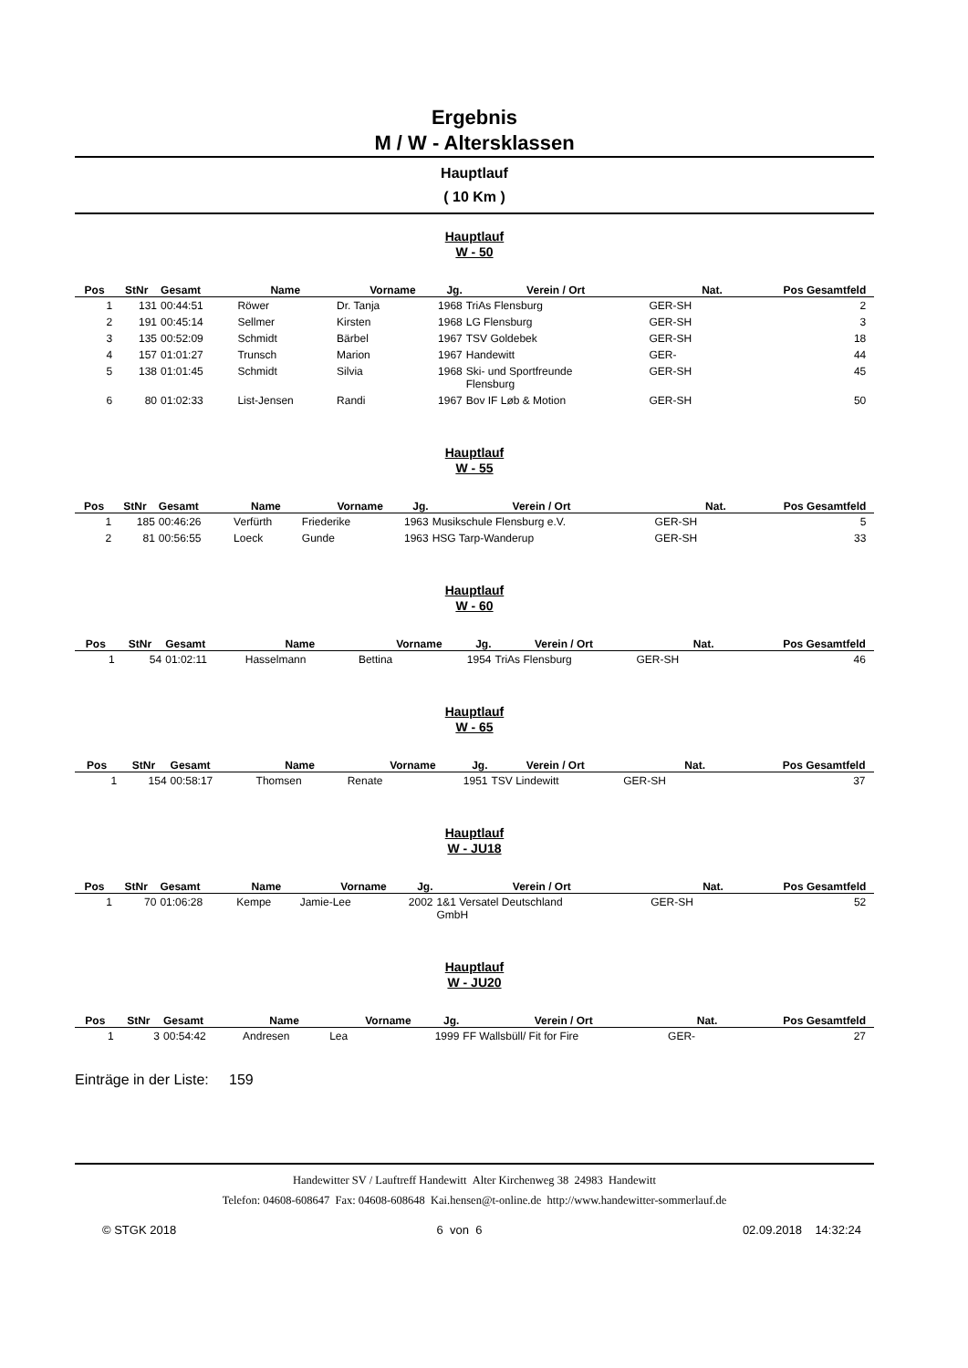Ergebnis
M / W - Altersklassen
Hauptlauf
( 10 Km )
Hauptlauf
W - 50
| Pos | StNr | Gesamt | Name | Vorname | Jg. | Verein / Ort | Nat. | Pos Gesamtfeld | |
| --- | --- | --- | --- | --- | --- | --- | --- | --- | --- |
| 1 | 131 | 00:44:51 | Röwer | Dr. Tanja | 1968 | TriAs Flensburg | GER-SH | 2 | |
| 2 | 191 | 00:45:14 | Sellmer | Kirsten | 1968 | LG Flensburg | GER-SH | 3 | |
| 3 | 135 | 00:52:09 | Schmidt | Bärbel | 1967 | TSV Goldebek | GER-SH | 18 | |
| 4 | 157 | 01:01:27 | Trunsch | Marion | 1967 | Handewitt | GER- | 44 | |
| 5 | 138 | 01:01:45 | Schmidt | Silvia | 1968 | Ski- und Sportfreunde Flensburg | GER-SH | 45 | |
| 6 | 80 | 01:02:33 | List-Jensen | Randi | 1967 | Bov IF Løb & Motion | GER-SH | 50 | |
Hauptlauf
W - 55
| Pos | StNr | Gesamt | Name | Vorname | Jg. | Verein / Ort | Nat. | Pos Gesamtfeld | |
| --- | --- | --- | --- | --- | --- | --- | --- | --- | --- |
| 1 | 185 | 00:46:26 | Verfürth | Friederike | 1963 | Musikschule Flensburg e.V. | GER-SH | 5 | |
| 2 | 81 | 00:56:55 | Loeck | Gunde | 1963 | HSG Tarp-Wanderup | GER-SH | 33 | |
Hauptlauf
W - 60
| Pos | StNr | Gesamt | Name | Vorname | Jg. | Verein / Ort | Nat. | Pos Gesamtfeld | |
| --- | --- | --- | --- | --- | --- | --- | --- | --- | --- |
| 1 | 54 | 01:02:11 | Hasselmann | Bettina | 1954 | TriAs Flensburg | GER-SH | 46 | |
Hauptlauf
W - 65
| Pos | StNr | Gesamt | Name | Vorname | Jg. | Verein / Ort | Nat. | Pos Gesamtfeld | |
| --- | --- | --- | --- | --- | --- | --- | --- | --- | --- |
| 1 | 154 | 00:58:17 | Thomsen | Renate | 1951 | TSV Lindewitt | GER-SH | 37 | |
Hauptlauf
W - JU18
| Pos | StNr | Gesamt | Name | Vorname | Jg. | Verein / Ort | Nat. | Pos Gesamtfeld | |
| --- | --- | --- | --- | --- | --- | --- | --- | --- | --- |
| 1 | 70 | 01:06:28 | Kempe | Jamie-Lee | 2002 | 1&1 Versatel Deutschland GmbH | GER-SH | 52 | |
Hauptlauf
W - JU20
| Pos | StNr | Gesamt | Name | Vorname | Jg. | Verein / Ort | Nat. | Pos Gesamtfeld | |
| --- | --- | --- | --- | --- | --- | --- | --- | --- | --- |
| 1 | 3 | 00:54:42 | Andresen | Lea | 1999 | FF Wallsbüll/ Fit for Fire | GER- | 27 | |
Einträge in der Liste: 159
Handewitter SV / Lauftreff Handewitt Alter Kirchenweg 38 24983 Handewitt
Telefon: 04608-608647 Fax: 04608-608648 Kai.hensen@t-online.de http://www.handewitter-sommerlauf.de
© STGK 2018 6 von 6 02.09.2018 14:32:24